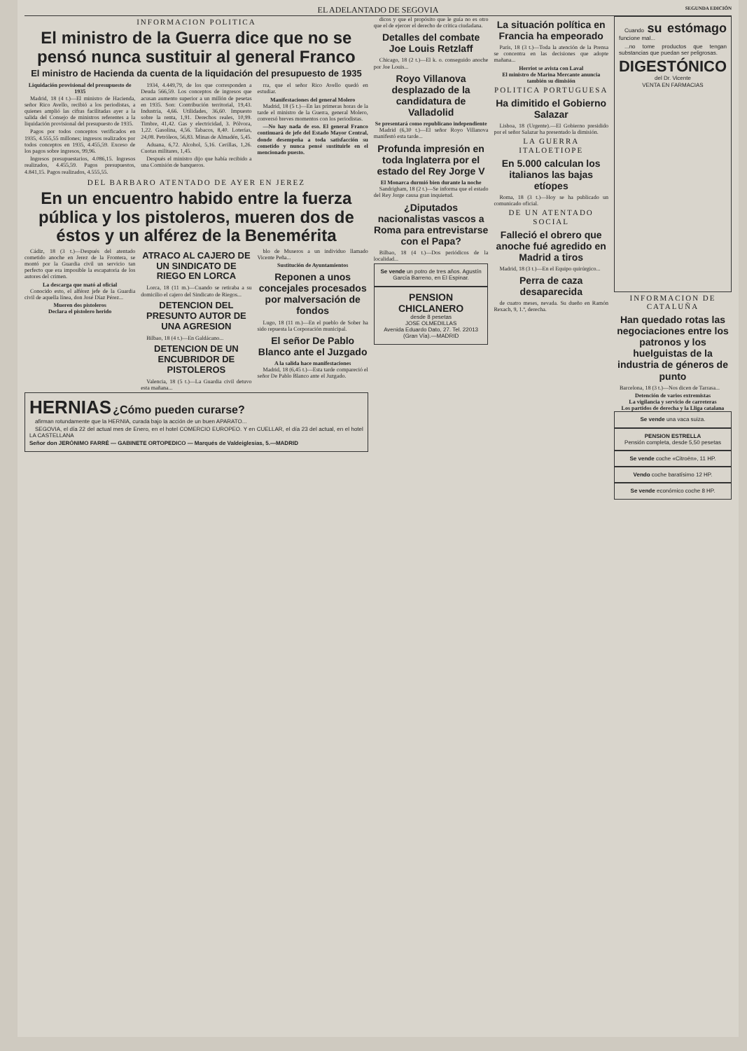EL ADELANTADO DE SEGOVIA SEGUNDA EDICIÓN
INFORMACION POLITICA
El ministro de la Guerra dice que no se pensó nunca sustituir al general Franco
El ministro de Hacienda da cuenta de la liquidación del presupuesto de 1935
Liquidación provisional del presupuesto de 1935
Madrid, 18 (4 t.)—El ministro de Hacienda, señor Rico Avello, recibió a los periodistas, a quienes amplió las cifras facilitadas ayer a la salida del Consejo de ministros referentes a la liquidación provisional del presupuesto de 1935.
Pagos por todos conceptos verificados en 1935, 4.555,55 millones; ingresos realizados por todos conceptos en 1935, 4.455,59. Exceso de los pagos sobre ingresos, 99,96.
Ingresos presupuestarios, 4.086,15. Ingresos realizados, 4.455,59. Pagos presupuestos, 4.841,15. Pagos realizados, 4.555,55.
1934, 4.449,79, de los que corresponden a Deuda 566,59. Los conceptos de ingresos que acusan aumento superior a un millón de pesetas en 1935. Son: Contribución territorial, 19,43. Industria, 4,66. Utilidades, 36,60. Impuesto sobre la renta, 1,91. Derechos reales, 10,99. Timbre, 41,42. Gas y electricidad, 3. Pólvora, 1,22. Gasolina, 4,56. Tabacos, 8,40. Loterías, 24,08. Petróleos, 56,83. Minas de Almadén, 5,45.
Aduana, 6,72. Alcohol, 5,16. Cerillas, 1,26. Cuotas militares, 1,45.
Después el ministro dijo que había recibido a una Comisión de banqueros.
rra, que el señor Rico Avello quedó en estudiar.
Manifestaciones del general Molero
Madrid, 18 (5 t.)—En las primeras horas de la tarde el ministro de la Guerra, general Molero, conversó breves momentos con los periodistas.
—No hay nada de eso. El general Franco continuará de jefe del Estado Mayor Central, donde desempeña a toda satisfacción su cometido y nunca pensé sustituirle en el mencionado puesto.
DEL BARBARO ATENTADO DE AYER EN JEREZ
En un encuentro habido entre la fuerza pública y los pistoleros, mueren dos de éstos y un alférez de la Benemérita
Cádiz, 18 (3 t.)—Después del atentado cometido anoche en Jerez de la Frontera, se montó por la Guardia civil un servicio tan perfecto que era imposible la escapatoria de los autores del crimen.
La descarga que mató al oficial
Conocido esto, el alférez jefe de la Guardia civil de aquella línea, don José Díaz Pérez...
Mueren dos pistoleros
Declara el pistolero herido
ATRACO AL CAJERO DE UN SINDICATO DE RIEGO EN LORCA
Lorca, 18 (11 m.)—Cuando se retiraba a su domicilio el cajero del Sindicato de Riegos...
DETENCION DEL PRESUNTO AUTOR DE UNA AGRESION
Bilbao, 18 (4 t.)—En Galdácano...
DETENCION DE UN ENCUBRIDOR DE PISTOLEROS
Valencia, 18 (5 t.)—La Guardia civil detuvo esta mañana...
blo de Museros a un individuo llamado Vicente Peña...
Sustitución de Ayuntamientos
Reponen a unos concejales procesados por malversación de fondos
Lugo, 18 (11 m.)—En el pueblo de Sober ha sido repuesta la Corporación municipal.
El señor De Pablo Blanco ante el Juzgado
A la salida hace manifestaciones
Madrid, 18 (6,45 t.)—Esta tarde compareció el señor De Pablo Blanco ante el Juzgado.
HERNIAS ¿Cómo pueden curarse?
afirman rotundamente que la HERNIA, curada bajo la acción de un buen APARATO...
SEGOVIA, el día 22 del actual mes de Enero, en el hotel COMERCIO EUROPEO. Y en CUELLAR, el día 23 del actual, en el hotel LA CASTELLANA
Señor don JERÓNIMO FARRÉ — GABINETE ORTOPEDICO — Marqués de Valdeiglesias, 5.—MADRID
dicos y que el propósito que le guía no es otro que el de ejercer el derecho de crítica ciudadana.
Detalles del combate Joe Louis Retzlaff
Chicago, 18 (2 t.)—El k. o. conseguido anoche por Joe Louis...
Royo Villanova desplazado de la candidatura de Valladolid
Se presentará como republicano independiente
Madrid (6,30 t.)—El señor Royo Villanova manifestó esta tarde...
Profunda impresión en toda Inglaterra por el estado del Rey Jorge V
El Monarca durmió bien durante la noche
Sandrigham, 18 (2 t.)—Se informa que el estado del Rey Jorge causa gran inquietud.
¿Diputados nacionalistas vascos a Roma para entrevistarse con el Papa?
Bilbao, 18 (4 t.)—Dos periódicos de la localidad...
Se vende un potro de tres años. Agustín García Barreno, en El Espinar.
PENSION CHICLANERO
desde 8 pesetas
JOSE OLMEDILLAS
Avenida Eduardo Dato, 27. Tel. 22013 (Gran Vía).—MADRID
La situación política en Francia ha empeorado
París, 18 (3 t.)—Toda la atención de la Prensa se concentra en las decisiones que adopte mañana...
Herriot se avista con Laval
El ministro de Marina Mercante anuncia también su dimisión
POLITICA PORTUGUESA
Ha dimitido el Gobierno Salazar
Lisboa, 18 (Urgente).—El Gobierno presidido por el señor Salazar ha presentado la dimisión.
LA GUERRA ITALOETIOPE
En 5.000 calculan los italianos las bajas etíopes
Roma, 18 (3 t.)—Hoy se ha publicado un comunicado oficial.
DE UN ATENTADO SOCIAL
Falleció el obrero que anoche fué agredido en Madrid a tiros
Madrid, 18 (3 t.)—En el Equipo quirúrgico...
Perra de caza desaparecida
de cuatro meses, nevada. Su dueño en Ramón Rexach, 9, 1.º, derecha.
Cuando su estómago funcione mal...
...no tome productos que tengan substancias que puedan ser peligrosas.
DIGESTÓNICO
del Dr. Vicente
VENTA EN FARMACIAS
INFORMACION DE CATALUÑA
Han quedado rotas las negociaciones entre los patronos y los huelguistas de la industria de géneros de punto
Barcelona, 18 (3 t.)—Nos dicen de Tarrasa...
Detención de varios extremistas
La vigilancia y servicio de carreteras
Los partidos de derecha y la Lliga catalana
Se vende una vaca suiza.
PENSION ESTRELLA
Pensión completa, desde 5,50 pesetas
Se vende coche «Citroën», 11 HP.
Vendo coche baratísimo 12 HP.
Se vende económico coche 8 HP.